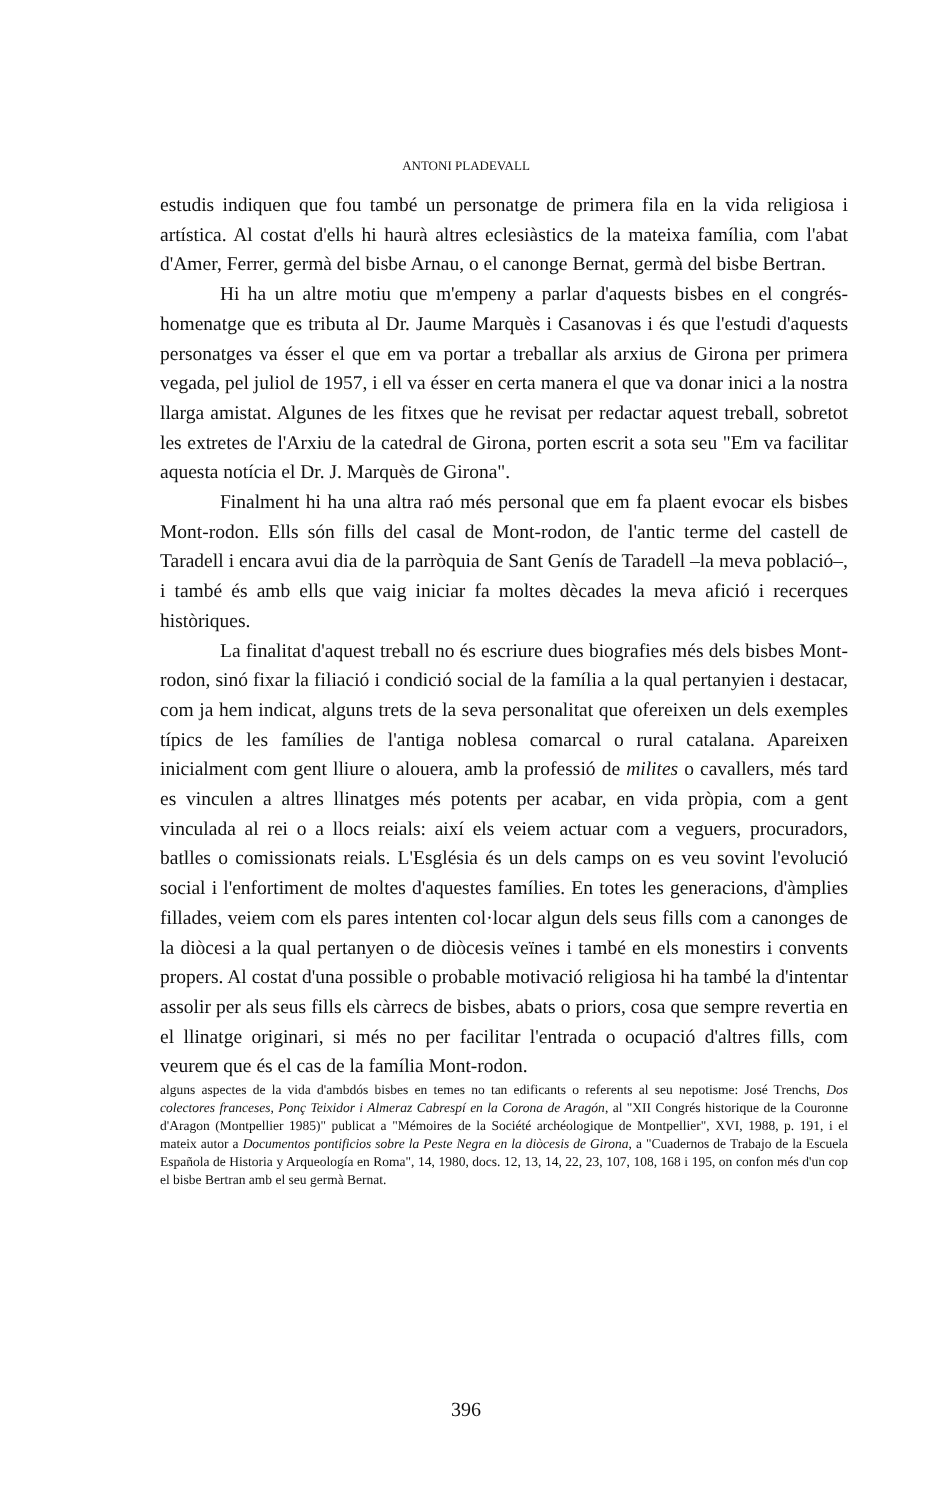ANTONI PLADEVALL
estudis indiquen que fou també un personatge de primera fila en la vida religiosa i artística. Al costat d'ells hi haurà altres eclesiàstics de la mateixa família, com l'abat d'Amer, Ferrer, germà del bisbe Arnau, o el canonge Bernat, germà del bisbe Bertran.
Hi ha un altre motiu que m'empeny a parlar d'aquests bisbes en el congrés-homenatge que es tributa al Dr. Jaume Marquès i Casanovas i és que l'estudi d'aquests personatges va ésser el que em va portar a treballar als arxius de Girona per primera vegada, pel juliol de 1957, i ell va ésser en certa manera el que va donar inici a la nostra llarga amistat. Algunes de les fitxes que he revisat per redactar aquest treball, sobretot les extretes de l'Arxiu de la catedral de Girona, porten escrit a sota seu "Em va facilitar aquesta notícia el Dr. J. Marquès de Girona".
Finalment hi ha una altra raó més personal que em fa plaent evocar els bisbes Mont-rodon. Ells són fills del casal de Mont-rodon, de l'antic terme del castell de Taradell i encara avui dia de la parròquia de Sant Genís de Taradell –la meva població–, i també és amb ells que vaig iniciar fa moltes dècades la meva afició i recerques històriques.
La finalitat d'aquest treball no és escriure dues biografies més dels bisbes Mont-rodon, sinó fixar la filiació i condició social de la família a la qual pertanyien i destacar, com ja hem indicat, alguns trets de la seva personalitat que ofereixen un dels exemples típics de les famílies de l'antiga noblesa comarcal o rural catalana. Apareixen inicialment com gent lliure o alouera, amb la professió de milites o cavallers, més tard es vinculen a altres llinatges més potents per acabar, en vida pròpia, com a gent vinculada al rei o a llocs reials: així els veiem actuar com a veguers, procuradors, batlles o comissionats reials. L'Església és un dels camps on es veu sovint l'evolució social i l'enfortiment de moltes d'aquestes famílies. En totes les generacions, d'àmplies fillades, veiem com els pares intenten col·locar algun dels seus fills com a canonges de la diòcesi a la qual pertanyen o de diòcesis veïnes i també en els monestirs i convents propers. Al costat d'una possible o probable motivació religiosa hi ha també la d'intentar assolir per als seus fills els càrrecs de bisbes, abats o priors, cosa que sempre revertia en el llinatge originari, si més no per facilitar l'entrada o ocupació d'altres fills, com veurem que és el cas de la família Mont-rodon.
alguns aspectes de la vida d'ambdós bisbes en temes no tan edificants o referents al seu nepotisme: José Trenchs, Dos colectores franceses, Ponç Teixidor i Almeraz Cabrespí en la Corona de Aragón, al "XII Congrés historique de la Couronne d'Aragon (Montpellier 1985)" publicat a "Mémoires de la Société archéologique de Montpellier", XVI, 1988, p. 191, i el mateix autor a Documentos pontificios sobre la Peste Negra en la diòcesis de Girona, a "Cuadernos de Trabajo de la Escuela Española de Historia y Arqueología en Roma", 14, 1980, docs. 12, 13, 14, 22, 23, 107, 108, 168 i 195, on confon més d'un cop el bisbe Bertran amb el seu germà Bernat.
396